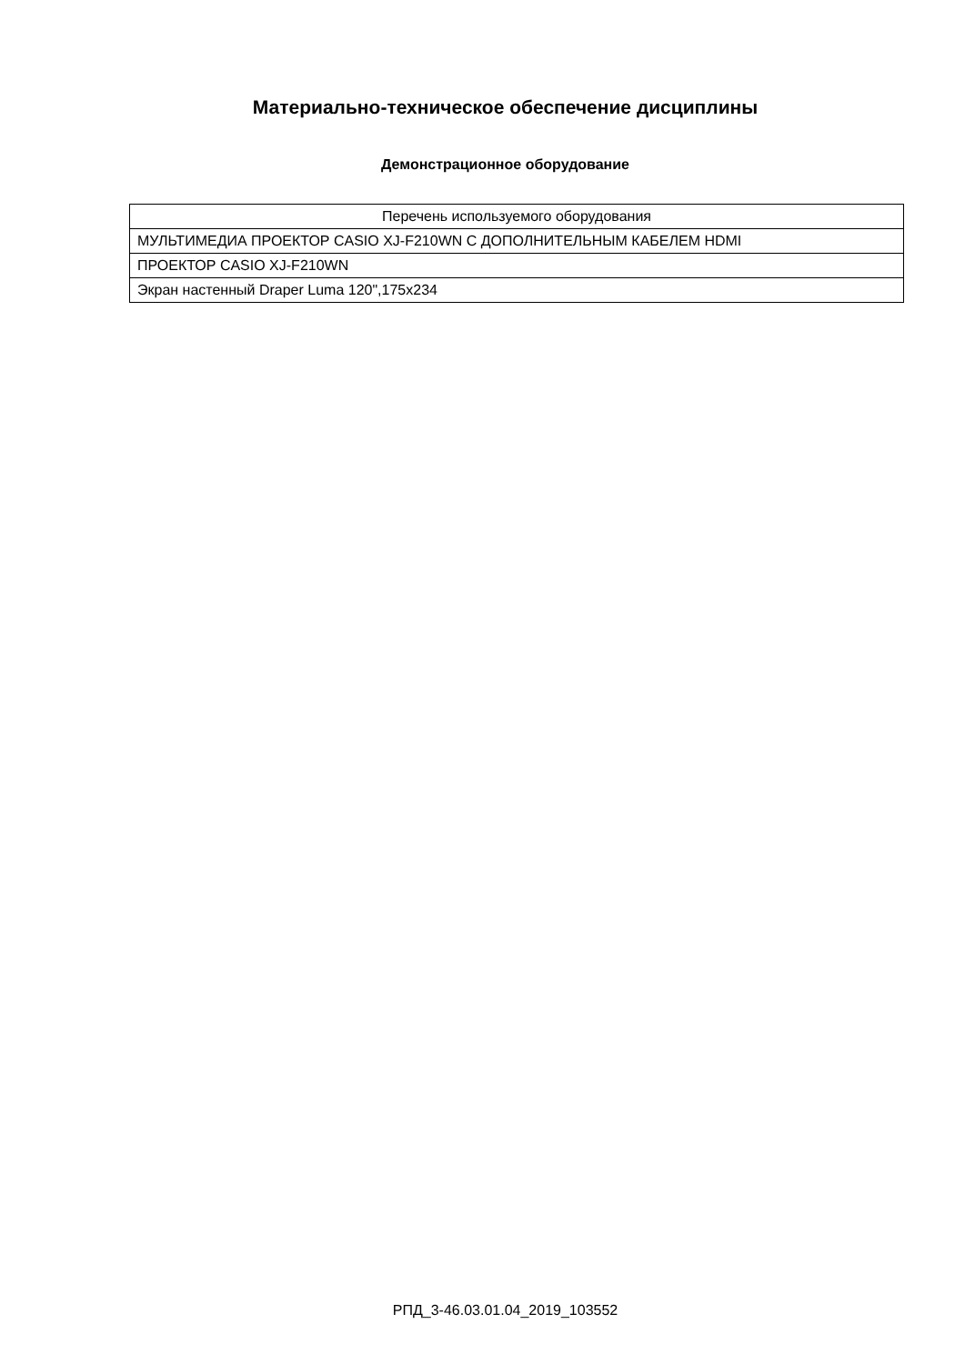Материально-техническое обеспечение дисциплины
Демонстрационное оборудование
| Перечень используемого оборудования |
| --- |
| МУЛЬТИМЕДИА ПРОЕКТОР CASIO XJ-F210WN С ДОПОЛНИТЕЛЬНЫМ КАБЕЛЕМ HDMI |
| ПРОЕКТОР CASIO XJ-F210WN |
| Экран настенный Draper Luma 120",175x234 |
РПД_3-46.03.01.04_2019_103552